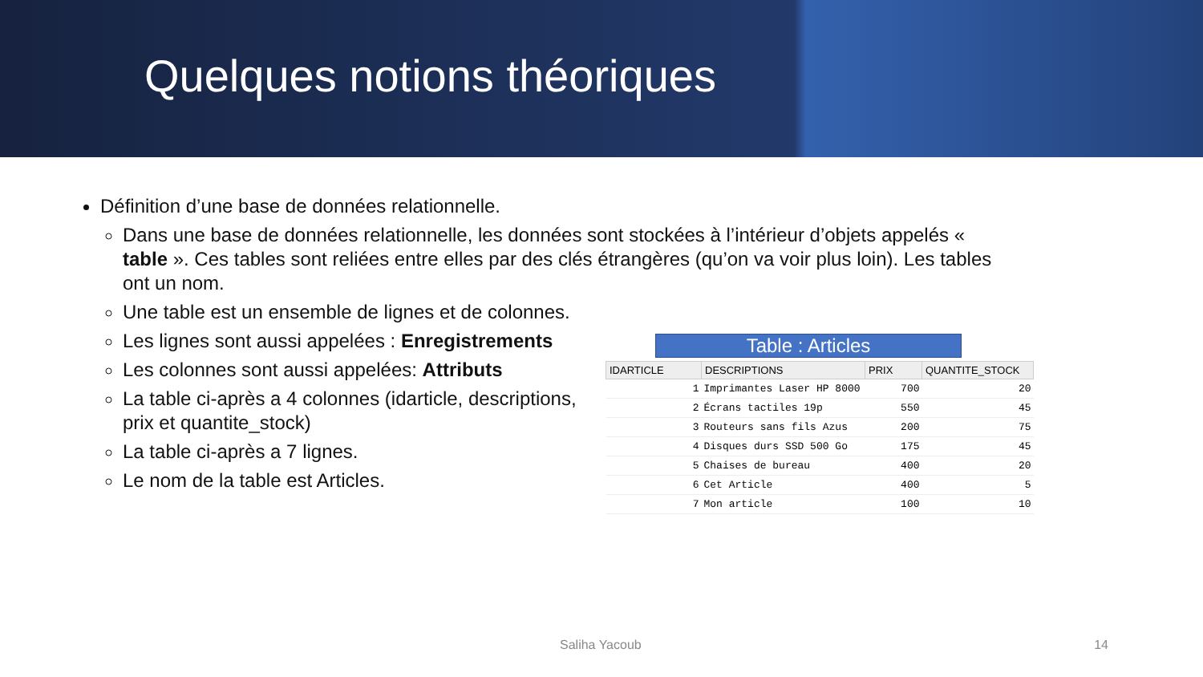Quelques notions théoriques
Définition d’une base de données relationnelle.
Dans une base de données relationnelle, les données sont stockées à l’intérieur d’objets appelés « table ». Ces tables sont reliées entre elles par des clés étrangères (qu’on va voir plus loin). Les tables ont un nom.
Une table est un ensemble de lignes et de colonnes.
Les lignes sont aussi appelées : Enregistrements
Les colonnes sont aussi appelées: Attributs
La table ci-après a 4 colonnes (idarticle, descriptions, prix et quantite_stock)
La table ci-après a 7 lignes.
Le nom de la table est Articles.
Table : Articles
| IDARTICLE | DESCRIPTIONS | PRIX | QUANTITE_STOCK |
| --- | --- | --- | --- |
| 1 | Imprimantes Laser HP 8000 | 700 | 20 |
| 2 | Écrans tactiles 19p | 550 | 45 |
| 3 | Routeurs sans fils Azus | 200 | 75 |
| 4 | Disques durs SSD 500 Go | 175 | 45 |
| 5 | Chaises de bureau | 400 | 20 |
| 6 | Cet Article | 400 | 5 |
| 7 | Mon article | 100 | 10 |
Saliha Yacoub 14